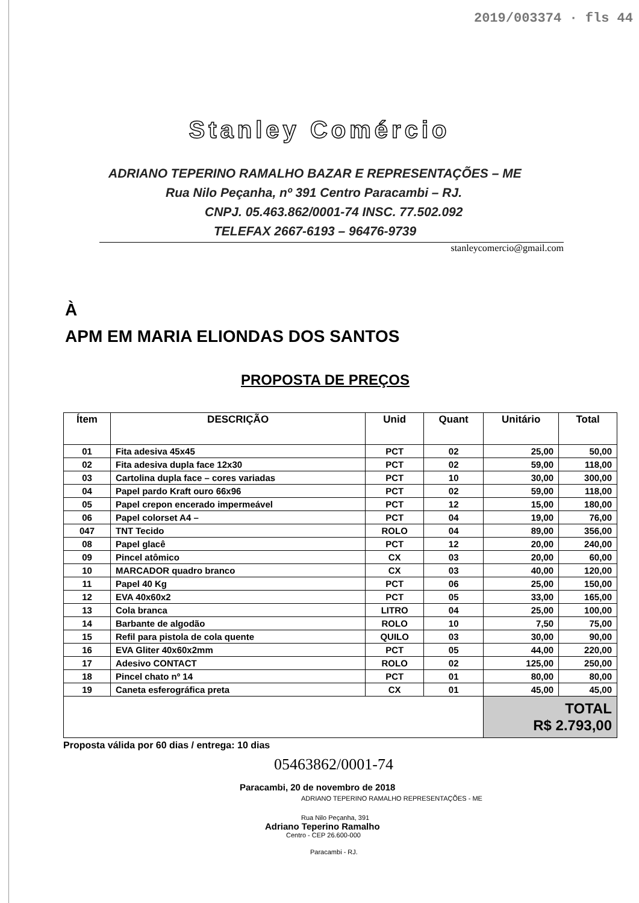2019/003374 · fls 44
Stanley Comércio
ADRIANO TEPERINO RAMALHO BAZAR E REPRESENTAÇÕES – ME
Rua Nilo Peçanha, nº 391 Centro Paracambi – RJ.
CNPJ. 05.463.862/0001-74 INSC. 77.502.092
TELEFAX 2667-6193 – 96476-9739
stanleycomercio@gmail.com
À
APM EM MARIA ELIONDAS DOS SANTOS
PROPOSTA DE PREÇOS
| Ítem | DESCRIÇÃO | Unid | Quant | Unitário | Total |
| --- | --- | --- | --- | --- | --- |
| 01 | Fita adesiva 45x45 | PCT | 02 | 25,00 | 50,00 |
| 02 | Fita adesiva dupla face 12x30 | PCT | 02 | 59,00 | 118,00 |
| 03 | Cartolina dupla face – cores variadas | PCT | 10 | 30,00 | 300,00 |
| 04 | Papel pardo Kraft ouro 66x96 | PCT | 02 | 59,00 | 118,00 |
| 05 | Papel crepon encerado impermeável | PCT | 12 | 15,00 | 180,00 |
| 06 | Papel colorset A4 – | PCT | 04 | 19,00 | 76,00 |
| 047 | TNT Tecido | ROLO | 04 | 89,00 | 356,00 |
| 08 | Papel glacê | PCT | 12 | 20,00 | 240,00 |
| 09 | Pincel atômico | CX | 03 | 20,00 | 60,00 |
| 10 | MARCADOR quadro branco | CX | 03 | 40,00 | 120,00 |
| 11 | Papel 40 Kg | PCT | 06 | 25,00 | 150,00 |
| 12 | EVA 40x60x2 | PCT | 05 | 33,00 | 165,00 |
| 13 | Cola branca | LITRO | 04 | 25,00 | 100,00 |
| 14 | Barbante de algodão | ROLO | 10 | 7,50 | 75,00 |
| 15 | Refil para pistola de cola quente | QUILO | 03 | 30,00 | 90,00 |
| 16 | EVA Gliter 40x60x2mm | PCT | 05 | 44,00 | 220,00 |
| 17 | Adesivo CONTACT | ROLO | 02 | 125,00 | 250,00 |
| 18 | Pincel chato nº 14 | PCT | 01 | 80,00 | 80,00 |
| 19 | Caneta esferográfica preta | CX | 01 | 45,00 | 45,00 |
| | | | | TOTAL R$ 2.793,00 | |
Proposta válida por 60 dias / entrega: 10 dias
05463862/0001-74
Paracambi, 20 de novembro de 2018
ADRIANO TEPERINO RAMALHO REPRESENTAÇÕES - ME
Rua Nilo Peçanha, 391
Adriano Teperino Ramalho
Centro - CEP 26.600-000
Paracambi - RJ.